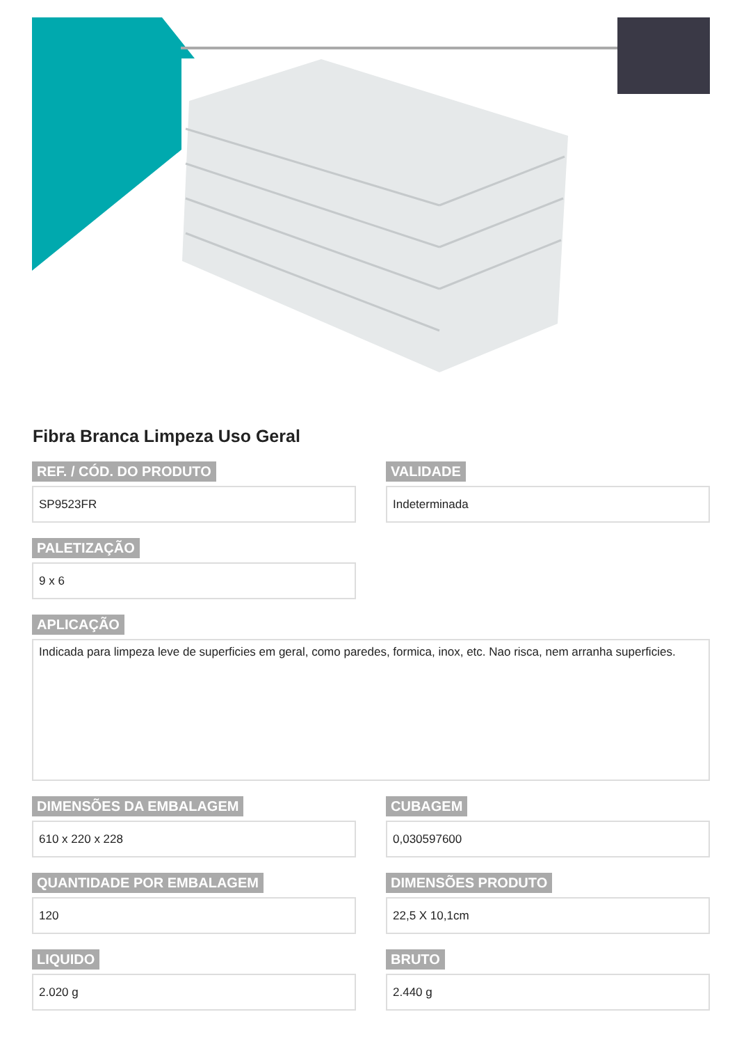Fibra Branca Limpeza Uso Geral
REF. / CÓD. DO PRODUTO
SP9523FR
VALIDADE
Indeterminada
PALETIZAÇÃO
9 x 6
APLICAÇÃO
Indicada para limpeza leve de superficies em geral, como paredes, formica, inox, etc. Nao risca, nem arranha superficies.
DIMENSÕES DA EMBALAGEM
610 x 220 x 228
CUBAGEM
0,030597600
QUANTIDADE POR EMBALAGEM
120
DIMENSÕES PRODUTO
22,5 X 10,1cm
LIQUIDO
2.020 g
BRUTO
2.440 g